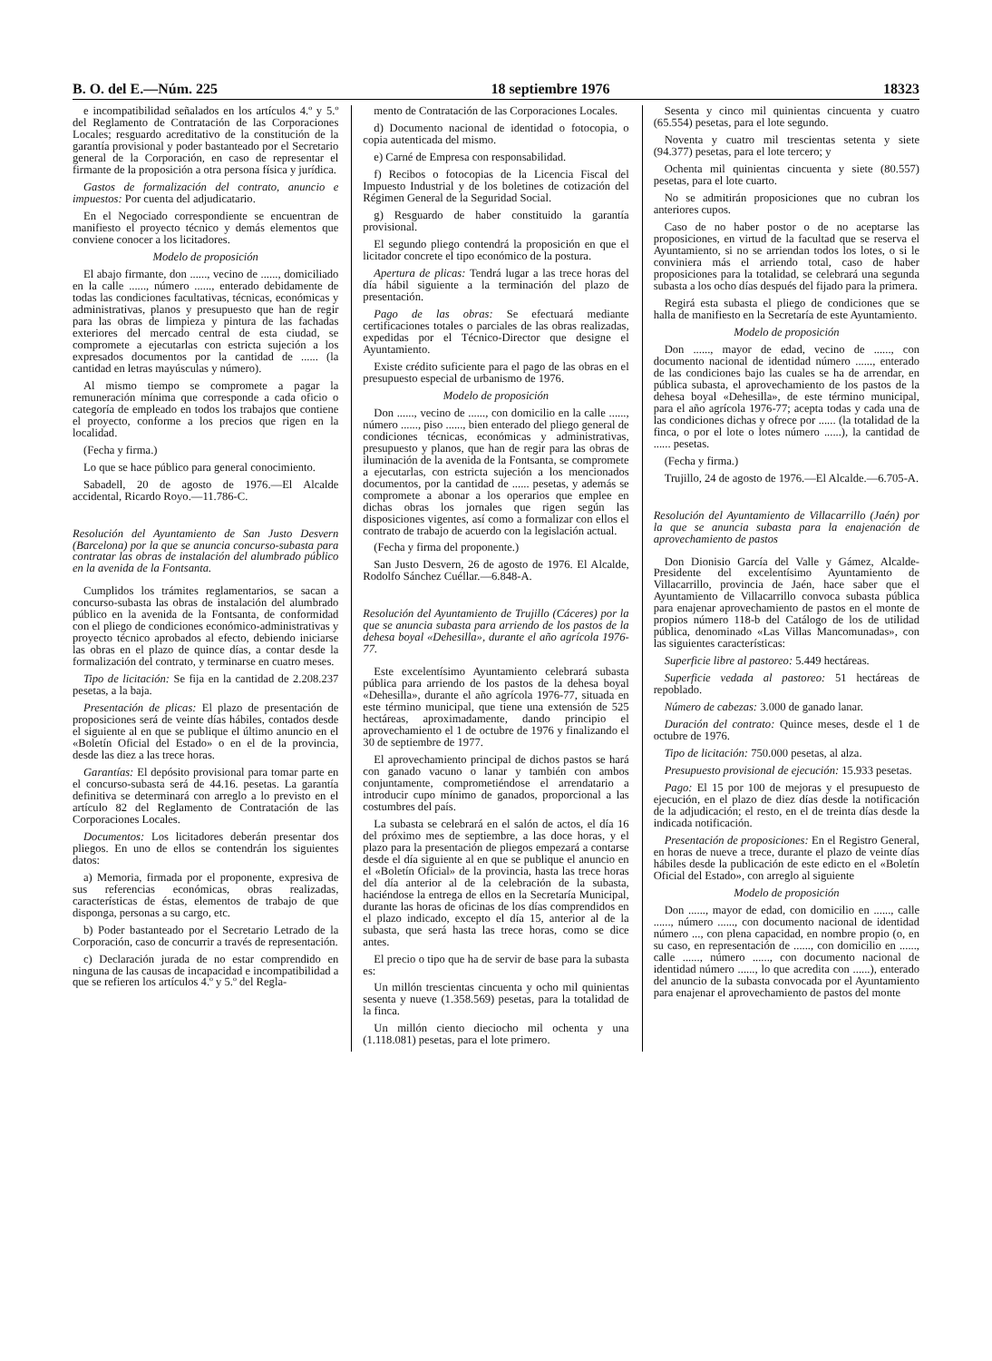B. O. del E.—Núm. 225 18 septiembre 1976 18323
e incompatibilidad señalados en los artículos 4.º y 5.º del Reglamento de Contratación de las Corporaciones Locales; resguardo acreditativo de la constitución de la garantía provisional y poder bastanteado por el Secretario general de la Corporación, en caso de representar el firmante de la proposición a otra persona física y jurídica.
Gastos de formalización del contrato, anuncio e impuestos: Por cuenta del adjudicatario.
En el Negociado correspondiente se encuentran de manifiesto el proyecto técnico y demás elementos que conviene conocer a los licitadores.
Modelo de proposición
El abajo firmante, don ......, vecino de ......, domiciliado en la calle ......, número ......, enterado debidamente de todas las condiciones facultativas, técnicas, económicas y administrativas, planos y presupuesto que han de regir para las obras de limpieza y pintura de las fachadas exteriores del mercado central de esta ciudad, se compromete a ejecutarlas con estricta sujeción a los expresados documentos por la cantidad de ...... (la cantidad en letras mayúsculas y número).
Al mismo tiempo se compromete a pagar la remuneración mínima que corresponde a cada oficio o categoría de empleado en todos los trabajos que contiene el proyecto, conforme a los precios que rigen en la localidad.
(Fecha y firma.)
Lo que se hace público para general conocimiento.
Sabadell, 20 de agosto de 1976.—El Alcalde accidental, Ricardo Royo.—11.786-C.
Resolución del Ayuntamiento de San Justo Desvern (Barcelona) por la que se anuncia concurso-subasta para contratar las obras de instalación del alumbrado público en la avenida de la Fontsanta.
Cumplidos los trámites reglamentarios, se sacan a concurso-subasta las obras de instalación del alumbrado público en la avenida de la Fontsanta, de conformidad con el pliego de condiciones económico-administrativas y proyecto técnico aprobados al efecto, debiendo iniciarse las obras en el plazo de quince días, a contar desde la formalización del contrato, y terminarse en cuatro meses.
Tipo de licitación: Se fija en la cantidad de 2.208.237 pesetas, a la baja.
Presentación de plicas: El plazo de presentación de proposiciones será de veinte días hábiles, contados desde el siguiente al en que se publique el último anuncio en el «Boletín Oficial del Estado» o en el de la provincia, desde las diez a las trece horas.
Garantías: El depósito provisional para tomar parte en el concurso-subasta será de 44.16. pesetas. La garantía definitiva se determinará con arreglo a lo previsto en el artículo 82 del Reglamento de Contratación de las Corporaciones Locales.
Documentos: Los licitadores deberán presentar dos pliegos. En uno de ellos se contendrán los siguientes datos:
a) Memoria, firmada por el proponente, expresiva de sus referencias económicas, obras realizadas, características de éstas, elementos de trabajo de que disponga, personas a su cargo, etc.
b) Poder bastanteado por el Secretario Letrado de la Corporación, caso de concurrir a través de representación.
c) Declaración jurada de no estar comprendido en ninguna de las causas de incapacidad e incompatibilidad a que se refieren los artículos 4.º y 5.º del Regla-
mento de Contratación de las Corporaciones Locales.
d) Documento nacional de identidad o fotocopia, o copia autenticada del mismo.
e) Carné de Empresa con responsabilidad.
f) Recibos o fotocopias de la Licencia Fiscal del Impuesto Industrial y de los boletines de cotización del Régimen General de la Seguridad Social.
g) Resguardo de haber constituido la garantía provisional.
El segundo pliego contendrá la proposición en que el licitador concrete el tipo económico de la postura.
Apertura de plicas: Tendrá lugar a las trece horas del día hábil siguiente a la terminación del plazo de presentación.
Pago de las obras: Se efectuará mediante certificaciones totales o parciales de las obras realizadas, expedidas por el Técnico-Director que designe el Ayuntamiento.
Existe crédito suficiente para el pago de las obras en el presupuesto especial de urbanismo de 1976.
Modelo de proposición
Don ......, vecino de ......, con domicilio en la calle ......, número ......, piso ......, bien enterado del pliego general de condiciones técnicas, económicas y administrativas, presupuesto y planos, que han de regir para las obras de iluminación de la avenida de la Fontsanta, se compromete a ejecutarlas, con estricta sujeción a los mencionados documentos, por la cantidad de ...... pesetas, y además se compromete a abonar a los operarios que emplee en dichas obras los jornales que rigen según las disposiciones vigentes, así como a formalizar con ellos el contrato de trabajo de acuerdo con la legislación actual.
(Fecha y firma del proponente.)
San Justo Desvern, 26 de agosto de 1976. El Alcalde, Rodolfo Sánchez Cuéllar.—6.848-A.
Resolución del Ayuntamiento de Trujillo (Cáceres) por la que se anuncia subasta para arriendo de los pastos de la dehesa boyal «Dehesilla», durante el año agrícola 1976-77.
Este excelentísimo Ayuntamiento celebrará subasta pública para arriendo de los pastos de la dehesa boyal «Dehesilla», durante el año agrícola 1976-77, situada en este término municipal, que tiene una extensión de 525 hectáreas, aproximadamente, dando principio el aprovechamiento el 1 de octubre de 1976 y finalizando el 30 de septiembre de 1977.
El aprovechamiento principal de dichos pastos se hará con ganado vacuno o lanar y también con ambos conjuntamente, comprometiéndose el arrendatario a introducir cupo mínimo de ganados, proporcional a las costumbres del país.
La subasta se celebrará en el salón de actos, el día 16 del próximo mes de septiembre, a las doce horas, y el plazo para la presentación de pliegos empezará a contarse desde el día siguiente al en que se publique el anuncio en el «Boletín Oficial» de la provincia, hasta las trece horas del día anterior al de la celebración de la subasta, haciéndose la entrega de ellos en la Secretaría Municipal, durante las horas de oficinas de los días comprendidos en el plazo indicado, excepto el día 15, anterior al de la subasta, que será hasta las trece horas, como se dice antes.
El precio o tipo que ha de servir de base para la subasta es:
Un millón trescientas cincuenta y ocho mil quinientas sesenta y nueve (1.358.569) pesetas, para la totalidad de la finca.
Un millón ciento dieciocho mil ochenta y una (1.118.081) pesetas, para el lote primero.
Sesenta y cinco mil quinientas cincuenta y cuatro (65.554) pesetas, para el lote segundo.
Noventa y cuatro mil trescientas setenta y siete (94.377) pesetas, para el lote tercero; y
Ochenta mil quinientas cincuenta y siete (80.557) pesetas, para el lote cuarto.
No se admitirán proposiciones que no cubran los anteriores cupos.
Caso de no haber postor o de no aceptarse las proposiciones, en virtud de la facultad que se reserva el Ayuntamiento, si no se arriendan todos los lotes, o si le conviniera más el arriendo total, caso de haber proposiciones para la totalidad, se celebrará una segunda subasta a los ocho días después del fijado para la primera.
Regirá esta subasta el pliego de condiciones que se halla de manifiesto en la Secretaría de este Ayuntamiento.
Modelo de proposición
Don ......, mayor de edad, vecino de ......, con documento nacional de identidad número ......, enterado de las condiciones bajo las cuales se ha de arrendar, en pública subasta, el aprovechamiento de los pastos de la dehesa boyal «Dehesilla», de este término municipal, para el año agrícola 1976-77; acepta todas y cada una de las condiciones dichas y ofrece por ...... (la totalidad de la finca, o por el lote o lotes número ......), la cantidad de ...... pesetas.
(Fecha y firma.)
Trujillo, 24 de agosto de 1976.—El Alcalde.—6.705-A.
Resolución del Ayuntamiento de Villacarrillo (Jaén) por la que se anuncia subasta para la enajenación de aprovechamiento de pastos
Don Dionisio García del Valle y Gámez, Alcalde-Presidente del excelentísimo Ayuntamiento de Villacarrillo, provincia de Jaén, hace saber que el Ayuntamiento de Villacarrillo convoca subasta pública para enajenar aprovechamiento de pastos en el monte de propios número 118-b del Catálogo de los de utilidad pública, denominado «Las Villas Mancomunadas», con las siguientes características:
Superficie libre al pastoreo: 5.449 hectáreas.
Superficie vedada al pastoreo: 51 hectáreas de repoblado.
Número de cabezas: 3.000 de ganado lanar.
Duración del contrato: Quince meses, desde el 1 de octubre de 1976.
Tipo de licitación: 750.000 pesetas, al alza.
Presupuesto provisional de ejecución: 15.933 pesetas.
Pago: El 15 por 100 de mejoras y el presupuesto de ejecución, en el plazo de diez días desde la notificación de la adjudicación; el resto, en el de treinta días desde la indicada notificación.
Presentación de proposiciones: En el Registro General, en horas de nueve a trece, durante el plazo de veinte días hábiles desde la publicación de este edicto en el «Boletín Oficial del Estado», con arreglo al siguiente
Modelo de proposición
Don ......, mayor de edad, con domicilio en ......, calle ......, número ......, con documento nacional de identidad número ..., con plena capacidad, en nombre propio (o, en su caso, en representación de ......, con domicilio en ......, calle ......, número ......, con documento nacional de identidad número ......, lo que acredita con ......), enterado del anuncio de la subasta convocada por el Ayuntamiento para enajenar el aprovechamiento de pastos del monte